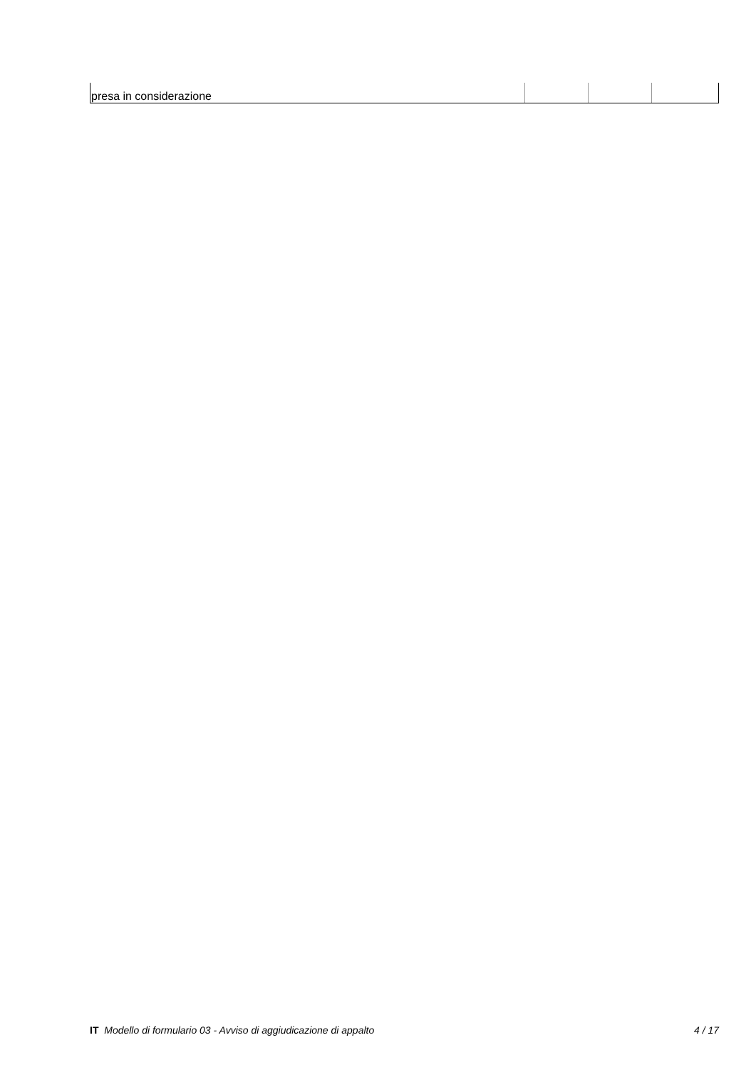| presa in considerazione | | | |
IT Modello di formulario 03 - Avviso di aggiudicazione di appalto 4 / 17